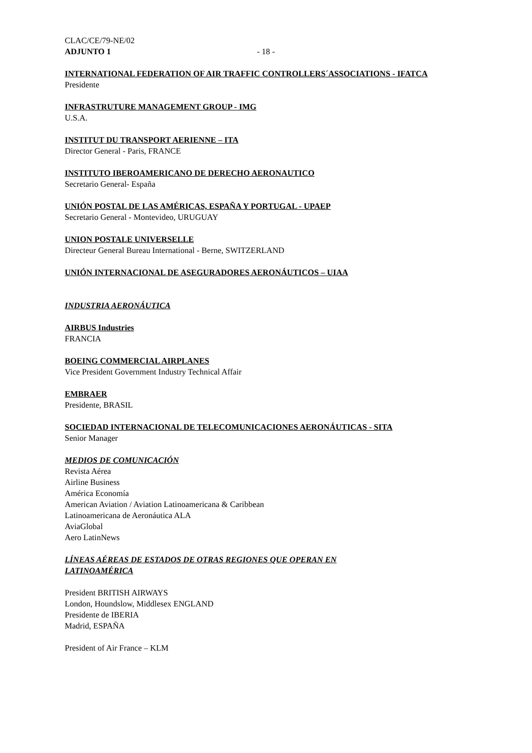CLAC/CE/79-NE/02
ADJUNTO 1 - 18 -
INTERNATIONAL FEDERATION OF AIR TRAFFIC CONTROLLERS´ASSOCIATIONS - IFATCA
Presidente
INFRASTRUTURE MANAGEMENT GROUP - IMG
U.S.A.
INSTITUT DU TRANSPORT AERIENNE – ITA
Director General - Paris, FRANCE
INSTITUTO IBEROAMERICANO DE DERECHO AERONAUTICO
Secretario General- España
UNIÓN POSTAL DE LAS AMÉRICAS, ESPAÑA Y PORTUGAL - UPAEP
Secretario General - Montevideo, URUGUAY
UNION POSTALE UNIVERSELLE
Directeur General Bureau International - Berne, SWITZERLAND
UNIÓN INTERNACIONAL DE ASEGURADORES AERONÁUTICOS – UIAA
INDUSTRIA AERONÁUTICA
AIRBUS Industries
FRANCIA
BOEING COMMERCIAL AIRPLANES
Vice President Government Industry Technical Affair
EMBRAER
Presidente, BRASIL
SOCIEDAD INTERNACIONAL DE TELECOMUNICACIONES AERONÁUTICAS - SITA
Senior Manager
MEDIOS DE COMUNICACIÓN
Revista Aérea
Airline Business
América Economía
American Aviation / Aviation Latinoamericana & Caribbean
Latinoamericana de Aeronáutica ALA
AviaGlobal
Aero LatinNews
LÍNEAS AÉREAS DE ESTADOS DE OTRAS REGIONES QUE OPERAN EN
LATINOAMÉRICA
President BRITISH AIRWAYS
London, Houndslow, Middlesex ENGLAND
Presidente de IBERIA
Madrid, ESPAÑA
President of Air France – KLM